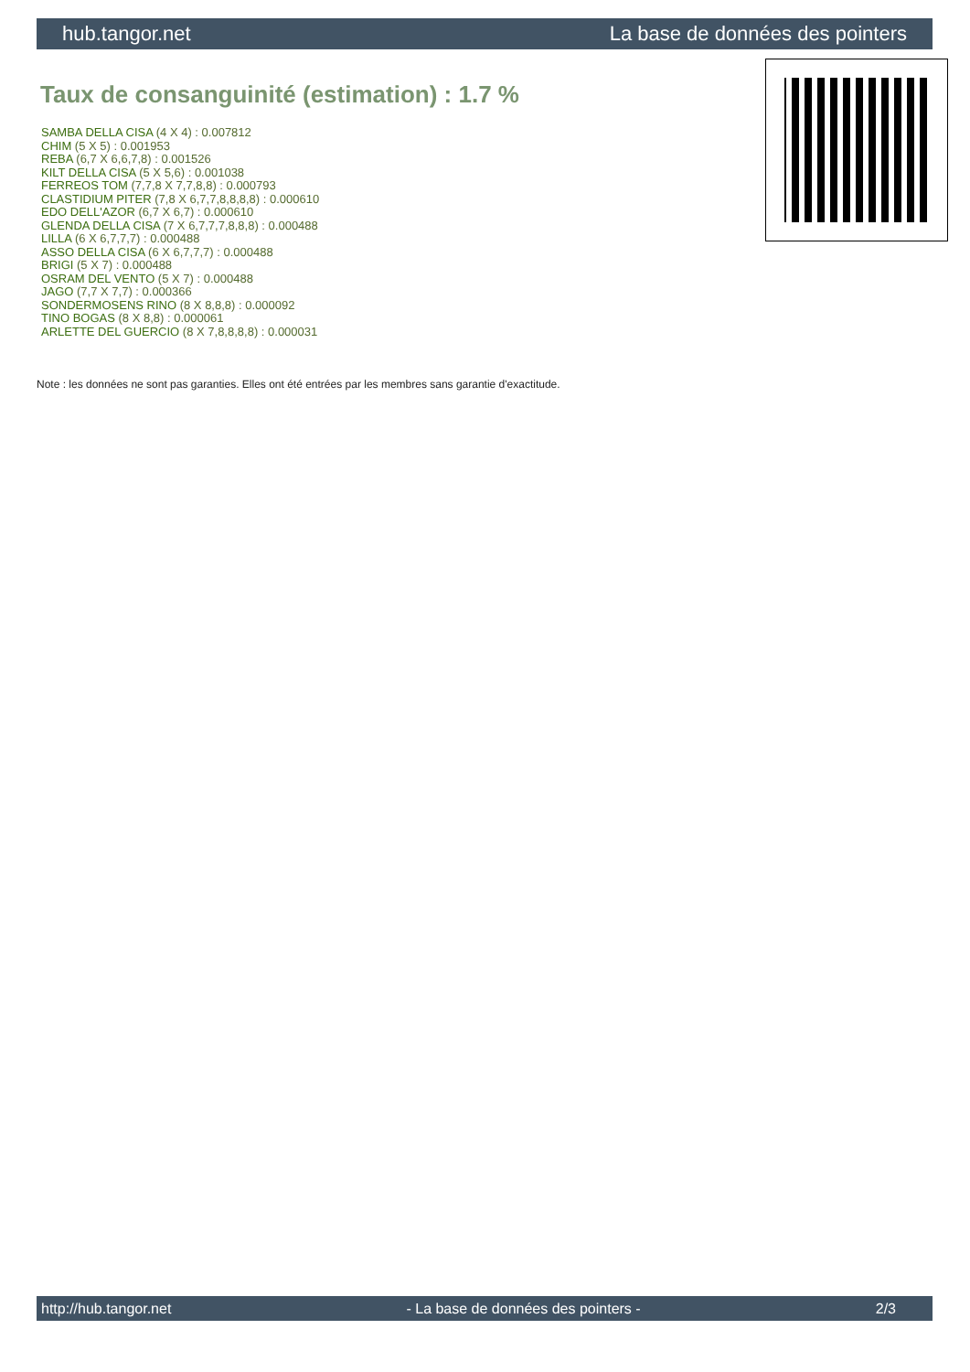hub.tangor.net La base de données des pointers
Taux de consanguinité (estimation) : 1.7 %
SAMBA DELLA CISA (4 X 4) : 0.007812
CHIM (5 X 5) : 0.001953
REBA (6,7 X 6,6,7,8) : 0.001526
KILT DELLA CISA (5 X 5,6) : 0.001038
FERREOS TOM (7,7,8 X 7,7,8,8) : 0.000793
CLASTIDIUM PITER (7,8 X 6,7,7,8,8,8,8) : 0.000610
EDO DELL'AZOR (6,7 X 6,7) : 0.000610
GLENDA DELLA CISA (7 X 6,7,7,7,8,8,8) : 0.000488
LILLA (6 X 6,7,7,7) : 0.000488
ASSO DELLA CISA (6 X 6,7,7,7) : 0.000488
BRIGI (5 X 7) : 0.000488
OSRAM DEL VENTO (5 X 7) : 0.000488
JAGO (7,7 X 7,7) : 0.000366
SONDERMOSENS RINO (8 X 8,8,8) : 0.000092
TINO BOGAS (8 X 8,8) : 0.000061
ARLETTE DEL GUERCIO (8 X 7,8,8,8,8) : 0.000031
Note : les données ne sont pas garanties. Elles ont été entrées par les membres sans garantie d'exactitude.
http://hub.tangor.net - La base de données des pointers - 2/3